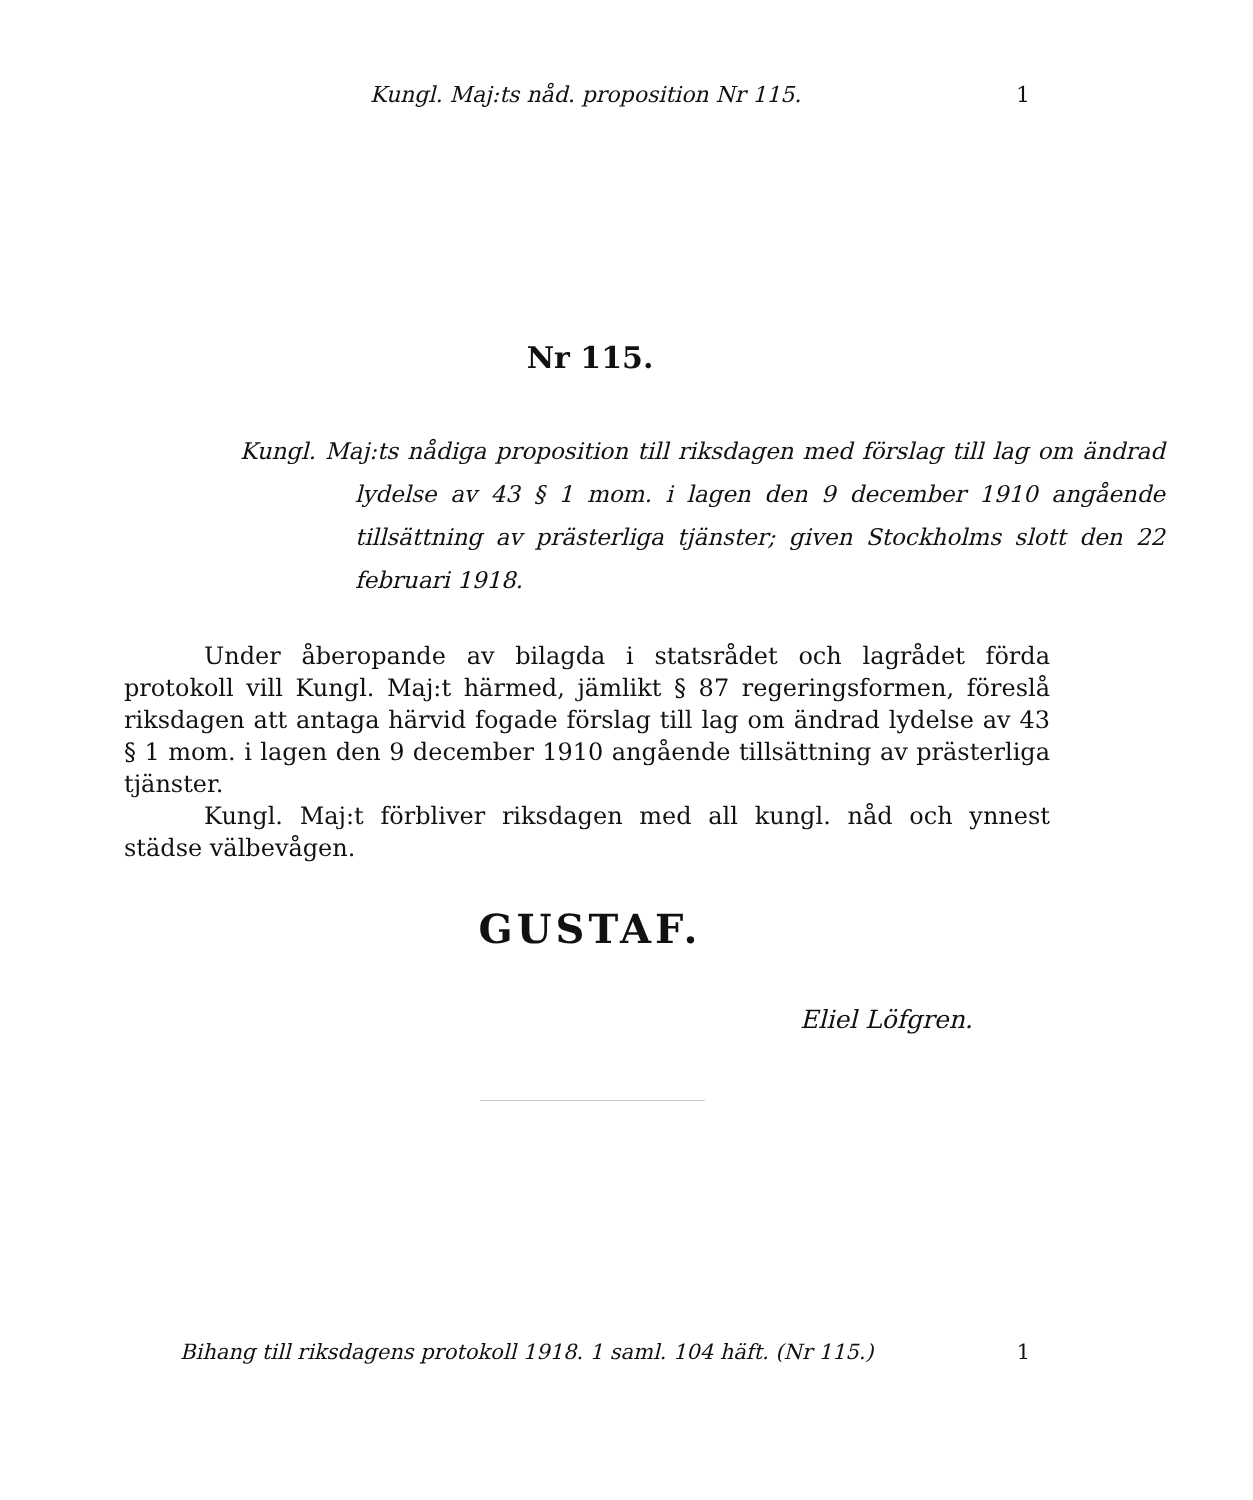Kungl. Maj:ts nåd. proposition Nr 115. 1
Nr 115.
Kungl. Maj:ts nådiga proposition till riksdagen med förslag till lag om ändrad lydelse av 43 § 1 mom. i lagen den 9 december 1910 angående tillsättning av prästerliga tjänster; given Stockholms slott den 22 februari 1918.
Under åberopande av bilagda i statsrådet och lagrådet förda protokoll vill Kungl. Maj:t härmed, jämlikt § 87 regeringsformen, föreslå riksdagen att antaga härvid fogade förslag till lag om ändrad lydelse av 43 § 1 mom. i lagen den 9 december 1910 angående tillsättning av prästerliga tjänster.
Kungl. Maj:t förbliver riksdagen med all kungl. nåd och ynnest städse välbevågen.
GUSTAF.
Eliel Löfgren.
Bihang till riksdagens protokoll 1918. 1 saml. 104 häft. (Nr 115.) 1